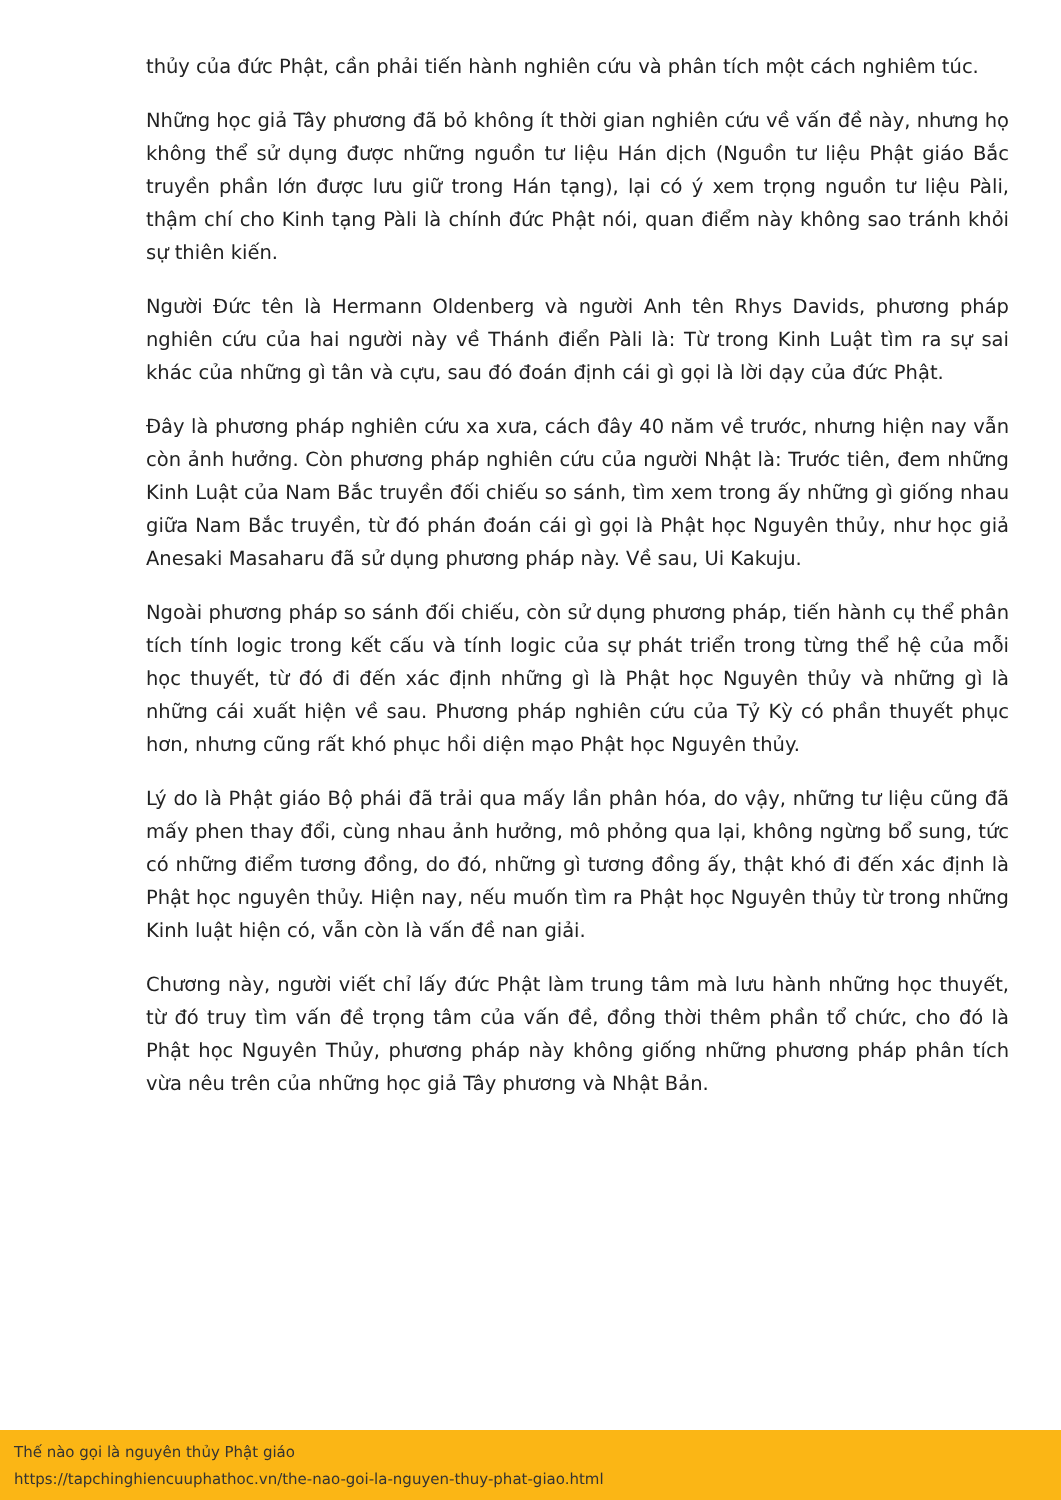thủy của đức Phật, cần phải tiến hành nghiên cứu và phân tích một cách nghiêm túc.
Những học giả Tây phương đã bỏ không ít thời gian nghiên cứu về vấn đề này, nhưng họ không thể sử dụng được những nguồn tư liệu Hán dịch (Nguồn tư liệu Phật giáo Bắc truyền phần lớn được lưu giữ trong Hán tạng), lại có ý xem trọng nguồn tư liệu Pàli, thậm chí cho Kinh tạng Pàli là chính đức Phật nói, quan điểm này không sao tránh khỏi sự thiên kiến.
Người Đức tên là Hermann Oldenberg và người Anh tên Rhys Davids, phương pháp nghiên cứu của hai người này về Thánh điển Pàli là: Từ trong Kinh Luật tìm ra sự sai khác của những gì tân và cựu, sau đó đoán định cái gì gọi là lời dạy của đức Phật.
Đây là phương pháp nghiên cứu xa xưa, cách đây 40 năm về trước, nhưng hiện nay vẫn còn ảnh hưởng. Còn phương pháp nghiên cứu của người Nhật là: Trước tiên, đem những Kinh Luật của Nam Bắc truyền đối chiếu so sánh, tìm xem trong ấy những gì giống nhau giữa Nam Bắc truyền, từ đó phán đoán cái gì gọi là Phật học Nguyên thủy, như học giả Anesaki Masaharu đã sử dụng phương pháp này. Về sau, Ui Kakuju.
Ngoài phương pháp so sánh đối chiếu, còn sử dụng phương pháp, tiến hành cụ thể phân tích tính logic trong kết cấu và tính logic của sự phát triển trong từng thể hệ của mỗi học thuyết, từ đó đi đến xác định những gì là Phật học Nguyên thủy và những gì là những cái xuất hiện về sau. Phương pháp nghiên cứu của Tỷ Kỳ có phần thuyết phục hơn, nhưng cũng rất khó phục hồi diện mạo Phật học Nguyên thủy.
Lý do là Phật giáo Bộ phái đã trải qua mấy lần phân hóa, do vậy, những tư liệu cũng đã mấy phen thay đổi, cùng nhau ảnh hưởng, mô phỏng qua lại, không ngừng bổ sung, tức có những điểm tương đồng, do đó, những gì tương đồng ấy, thật khó đi đến xác định là Phật học nguyên thủy. Hiện nay, nếu muốn tìm ra Phật học Nguyên thủy từ trong những Kinh luật hiện có, vẫn còn là vấn đề nan giải.
Chương này, người viết chỉ lấy đức Phật làm trung tâm mà lưu hành những học thuyết, từ đó truy tìm vấn đề trọng tâm của vấn đề, đồng thời thêm phần tổ chức, cho đó là Phật học Nguyên Thủy, phương pháp này không giống những phương pháp phân tích vừa nêu trên của những học giả Tây phương và Nhật Bản.
Thế nào gọi là nguyên thủy Phật giáo
https://tapchinghiencuuphathoc.vn/the-nao-goi-la-nguyen-thuy-phat-giao.html